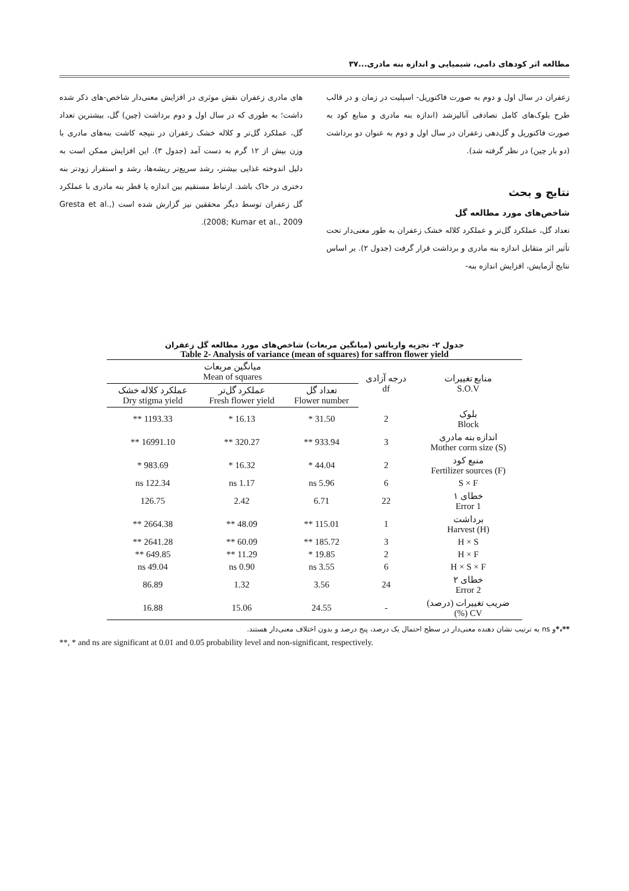مطالعه اثر کودهای دامی، شیمیایی و اندازه بنه مادری...۳۷
زعفران در سال اول و دوم به صورت فاکتوریل- اسپلیت در زمان و در قالب طرح بلوک‌های کامل تصادفی آنالیزشد (اندازه بنه مادری و منابع کود به صورت فاکتوریل و گل‌دهی زعفران در سال اول و دوم به عنوان دو برداشت (دو بار چین) در نظر گرفته شد).
نتایج و بحث
شاخص‌های مورد مطالعه گل
تعداد گل، عملکرد گل‌تر و عملکرد کلاله خشک زعفران به طور معنی‌دار تحت تأثیر اثر متقابل اندازه بنه مادری و برداشت قرار گرفت (جدول ۲). بر اساس نتایج آزمایش، افزایش اندازه بنه-
های مادری زعفران نقش موثری در افزایش معنی‌دار شاخص-های ذکر شده داشت؛ به طوری که در سال اول و دوم برداشت (چین) گل، بیشترین تعداد گل، عملکرد گل‌تر و کلاله خشک زعفران در نتیجه کاشت بنه‌های مادری با وزن بیش از ۱۲ گرم به دست آمد (جدول ۳). این افزایش ممکن است به دلیل اندوخته غذایی بیشتر، رشد سریع‌تر ریشه‌ها، رشد و استقرار زودتر بنه دختری در خاک باشد. ارتباط مستقیم بین اندازه یا قطر بنه مادری با عملکرد گل زعفران توسط دیگر محققین نیز گزارش شده است (Gresta et al., 2008; Kumar et al., 2009).
جدول ۲- تجزیه واریانس (میانگین مربعات) شاخص‌های مورد مطالعه گل زعفران
Table 2- Analysis of variance (mean of squares) for saffron flower yield
| منابع تغییرات S.O.V | درجه آزادی df | میانگین مربعات Mean of squares | | |
| --- | --- | --- | --- | --- |
| | | تعداد گل Flower number | عملکرد گل‌تر Fresh flower yield | عملکرد کلاله خشک Dry stigma yield |
| بلوک Block | 2 | 31.50 * | 16.13 * | 1193.33 ** |
| اندازه بنه مادری Mother corm size (S) | 3 | 933.94 ** | 320.27 ** | 16991.10 ** |
| منبع کود Fertilizer sources (F) | 2 | 44.04 * | 16.32 * | 983.69 * |
| S × F | 6 | 5.96 ns | 1.17 ns | 122.34 ns |
| خطای ۱ Error 1 | 22 | 6.71 | 2.42 | 126.75 |
| برداشت Harvest (H) | 1 | 115.01 ** | 48.09 ** | 2664.38 ** |
| H × S | 3 | 185.72 ** | 60.09 ** | 2641.28 ** |
| H × F | 2 | 19.85 * | 11.29 ** | 649.85 ** |
| H × S × F | 6 | 3.55 ns | 0.90 ns | 49.04 ns |
| خطای ۲ Error 2 | 24 | 3.56 | 1.32 | 86.89 |
| ضریب تغییرات (درصد) CV (%) | - | 24.55 | 15.06 | 16.88 |
**،*و ns به ترتیب نشان دهنده معنی‌دار در سطح احتمال یک درصد، پنج درصد و بدون اختلاف معنی‌دار هستند.
**, * and ns are significant at 0.01 and 0.05 probability level and non-significant, respectively.